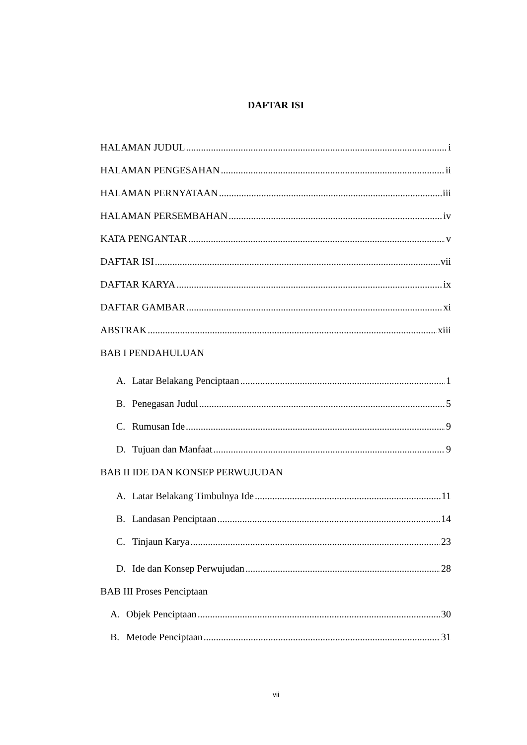DAFTAR ISI
HALAMAN JUDUL i
HALAMAN PENGESAHAN ii
HALAMAN PERNYATAAN iii
HALAMAN PERSEMBAHAN iv
KATA PENGANTAR v
DAFTAR ISI vii
DAFTAR KARYA ix
DAFTAR GAMBAR xi
ABSTRAK xiii
BAB I PENDAHULUAN
A. Latar Belakang Penciptaan 1
B. Penegasan Judul 5
C. Rumusan Ide 9
D. Tujuan dan Manfaat 9
BAB II IDE DAN KONSEP PERWUJUDAN
A. Latar Belakang Timbulnya Ide 11
B. Landasan Penciptaan 14
C. Tinjaun Karya 23
D. Ide dan Konsep Perwujudan 28
BAB III Proses Penciptaan
A. Objek Penciptaan 30
B. Metode Penciptaan 31
vii